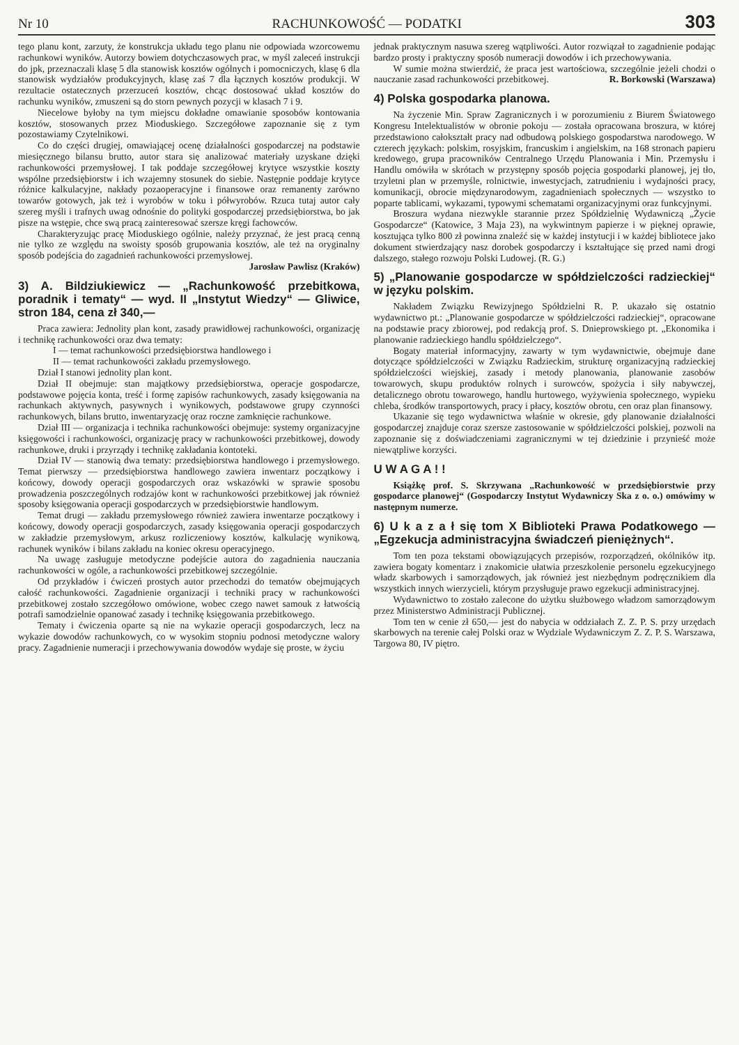Nr 10 RACHUNKOWOŚĆ — PODATKI 303
tego planu kont, zarzuty, że konstrukcja układu tego planu nie odpowiada wzorcowemu rachunkowi wyników. Autorzy bowiem dotychczasowych prac, w myśl zaleceń instrukcji do jpk, przeznaczali klasę 5 dla stanowisk kosztów ogólnych i pomocniczych, klasę 6 dla stanowisk wydziałów produkcyjnych, klasę zaś 7 dla łącznych kosztów produkcji. W rezultacie ostatecznych przerzuceń kosztów, chcąc dostosować układ kosztów do rachunku wyników, zmuszeni są do storn pewnych pozycji w klasach 7 i 9.
Niecelowe byłoby na tym miejscu dokładne omawianie sposobów kontowania kosztów, stosowanych przez Mioduskiego. Szczegółowe zapoznanie się z tym pozostawiamy Czytelnikowi.
Co do części drugiej, omawiającej ocenę działalności gospodarczej na podstawie miesięcznego bilansu brutto, autor stara się analizować materiały uzyskane dzięki rachunkowości przemysłowej. I tak poddaje szczegółowej krytyce wszystkie koszty wspólne przedsiębiorstw i ich wzajemny stosunek do siebie. Następnie poddaje krytyce różnice kalkulacyjne, nakłady pozaoperacyjne i finansowe oraz remanenty zarówno towarów gotowych, jak też i wyrobów w toku i półwyrobów. Rzuca tutaj autor cały szereg myśli i trafnych uwag odnośnie do polityki gospodarczej przedsiębiorstwa, bo jak pisze na wstępie, chce swą pracą zainteresować szersze kręgi fachowców.
Charakteryzując pracę Mioduskiego ogólnie, należy przyznać, że jest pracą cenną nie tylko ze względu na swoisty sposób grupowania kosztów, ale też na oryginalny sposób podejścia do zagadnień rachunkowości przemysłowej.
Jarosław Pawlisz (Kraków)
3) A. Bildziukiewicz — „Rachunkowość przebitkowa, poradnik i tematy“ — wyd. II „Instytut Wiedzy“ — Gliwice, stron 184, cena zł 340,—
Praca zawiera: Jednolity plan kont, zasady prawidłowej rachunkowości, organizację i technikę rachunkowości oraz dwa tematy:
I — temat rachunkowości przedsiębiorstwa handlowego i
II — temat rachunkowości zakładu przemysłowego.
Dział I stanowi jednolity plan kont.
Dział II obejmuje: stan majątkowy przedsiębiorstwa, operacje gospodarcze, podstawowe pojęcia konta, treść i formę zapisów rachunkowych, zasady księgowania na rachunkach aktywnych, pasywnych i wynikowych, podstawowe grupy czynności rachunkowych, bilans brutto, inwentaryzację oraz roczne zamknięcie rachunkowe.
Dział III — organizacja i technika rachunkowości obejmuje: systemy organizacyjne księgowości i rachunkowości, organizację pracy w rachunkowości przebitkowej, dowody rachunkowe, druki i przyrządy i technikę zakładania kontoteki.
Dział IV — stanowią dwa tematy: przedsiębiorstwa handlowego i przemysłowego. Temat pierwszy — przedsiębiorstwa handlowego zawiera inwentarz początkowy i końcowy, dowody operacji gospodarczych oraz wskazówki w sprawie sposobu prowadzenia poszczególnych rodzajów kont w rachunkowości przebitkowej jak również sposoby księgowania operacji gospodarczych w przedsiębiorstwie handlowym.
Temat drugi — zakładu przemysłowego również zawiera inwentarze początkowy i końcowy, dowody operacji gospodarczych, zasady księgowania operacji gospodarczych w zakładzie przemysłowym, arkusz rozliczeniowy kosztów, kalkulację wynikową, rachunek wyników i bilans zakładu na koniec okresu operacyjnego.
Na uwagę zasługuje metodyczne podejście autora do zagadnienia nauczania rachunkowości w ogóle, a rachunkowości przebitkowej szczególnie.
Od przykładów i ćwiczeń prostych autor przechodzi do tematów obejmujących całość rachunkowości. Zagadnienie organizacji i techniki pracy w rachunkowości przebitkowej zostało szczegółowo omówione, wobec czego nawet samouk z łatwością potrafi samodzielnie opanować zasady i technikę księgowania przebitkowego.
Tematy i ćwiczenia oparte są nie na wykazie operacji gospodarczych, lecz na wykazie dowodów rachunkowych, co w wysokim stopniu podnosi metodyczne walory pracy. Zagadnienie numeracji i przechowywania dowodów wydaje się proste, w życiu
jednak praktycznym nasuwa szereg wątpliwości. Autor rozwiązał to zagadnienie podając bardzo prosty i praktyczny sposób numeracji dowodów i ich przechowywania.
W sumie można stwierdzić, że praca jest wartościowa, szczególnie jeżeli chodzi o nauczanie zasad rachunkowości przebitkowej. R. Borkowski (Warszawa)
4) Polska gospodarka planowa.
Na życzenie Min. Spraw Zagranicznych i w porozumieniu z Biurem Światowego Kongresu Intelektualistów w obronie pokoju — została opracowana broszura, w której przedstawiono całokształt pracy nad odbudową polskiego gospodarstwa narodowego. W czterech językach: polskim, rosyjskim, francuskim i angielskim, na 168 stronach papieru kredowego, grupa pracowników Centralnego Urzędu Planowania i Min. Przemysłu i Handlu omówiła w skrótach w przystępny sposób pojęcia gospodarki planowej, jej tło, trzyletni plan w przemyśle, rolnictwie, inwestycjach, zatrudnieniu i wydajności pracy, komunikacji, obrocie międzynarodowym, zagadnieniach społecznych — wszystko to poparte tablicami, wykazami, typowymi schematami organizacyjnymi oraz funkcyjnymi.
Broszura wydana niezwykle starannie przez Spółdzielnię Wydawniczą „Życie Gospodarcze“ (Katowice, 3 Maja 23), na wykwintnym papierze i w pięknej oprawie, kosztująca tylko 800 zł powinna znaleźć się w każdej instytucji i w każdej bibliotece jako dokument stwierdzający nasz dorobek gospodarczy i kształtujące się przed nami drogi dalszego, stałego rozwoju Polski Ludowej. (R. G.)
5) „Planowanie gospodarcze w spółdzielczości radzieckiej“ w języku polskim.
Nakładem Związku Rewizyjnego Spółdzielni R. P. ukazało się ostatnio wydawnictwo pt.: „Planowanie gospodarcze w spółdzielczości radzieckiej“, opracowane na podstawie pracy zbiorowej, pod redakcją prof. S. Dnieprowskiego pt. „Ekonomika i planowanie radzieckiego handlu spółdzielczego“.
Bogaty materiał informacyjny, zawarty w tym wydawnictwie, obejmuje dane dotyczące spółdzielczości w Związku Radzieckim, strukturę organizacyjną radzieckiej spółdzielczości wiejskiej, zasady i metody planowania, planowanie zasobów towarowych, skupu produktów rolnych i surowców, spożycia i siły nabywczej, detalicznego obrotu towarowego, handlu hurtowego, wyżywienia społecznego, wypieku chleba, środków transportowych, pracy i płacy, kosztów obrotu, cen oraz plan finansowy.
Ukazanie się tego wydawnictwa właśnie w okresie, gdy planowanie działalności gospodarczej znajduje coraz szersze zastosowanie w spółdzielczości polskiej, pozwoli na zapoznanie się z doświadczeniami zagranicznymi w tej dziedzinie i przynieść może niewątpliwe korzyści.
U W A G A ! !
Książkę prof. S. Skrzywana „Rachunkowość w przedsiębiorstwie przy gospodarce planowej“ (Gospodarczy Instytut Wydawniczy Ska z o. o.) omówimy w następnym numerze.
6) U k a z a ł się tom X Biblioteki Prawa Podatkowego — „Egzekucja administracyjna świadczeń pieniężnych“.
Tom ten poza tekstami obowiązujących przepisów, rozporządzeń, okólników itp. zawiera bogaty komentarz i znakomicie ułatwia przeszkolenie personelu egzekucyjnego władz skarbowych i samorządowych, jak również jest niezbędnym podręcznikiem dla wszystkich innych wierzycieli, którym przysługuje prawo egzekucji administracyjnej.
Wydawnictwo to zostało zalecone do użytku służbowego władzom samorządowym przez Ministerstwo Administracji Publicznej.
Tom ten w cenie zł 650,— jest do nabycia w oddziałach Z. Z. P. S. przy urzędach skarbowych na terenie całej Polski oraz w Wydziale Wydawniczym Z. Z. P. S. Warszawa, Targowa 80, IV piętro.